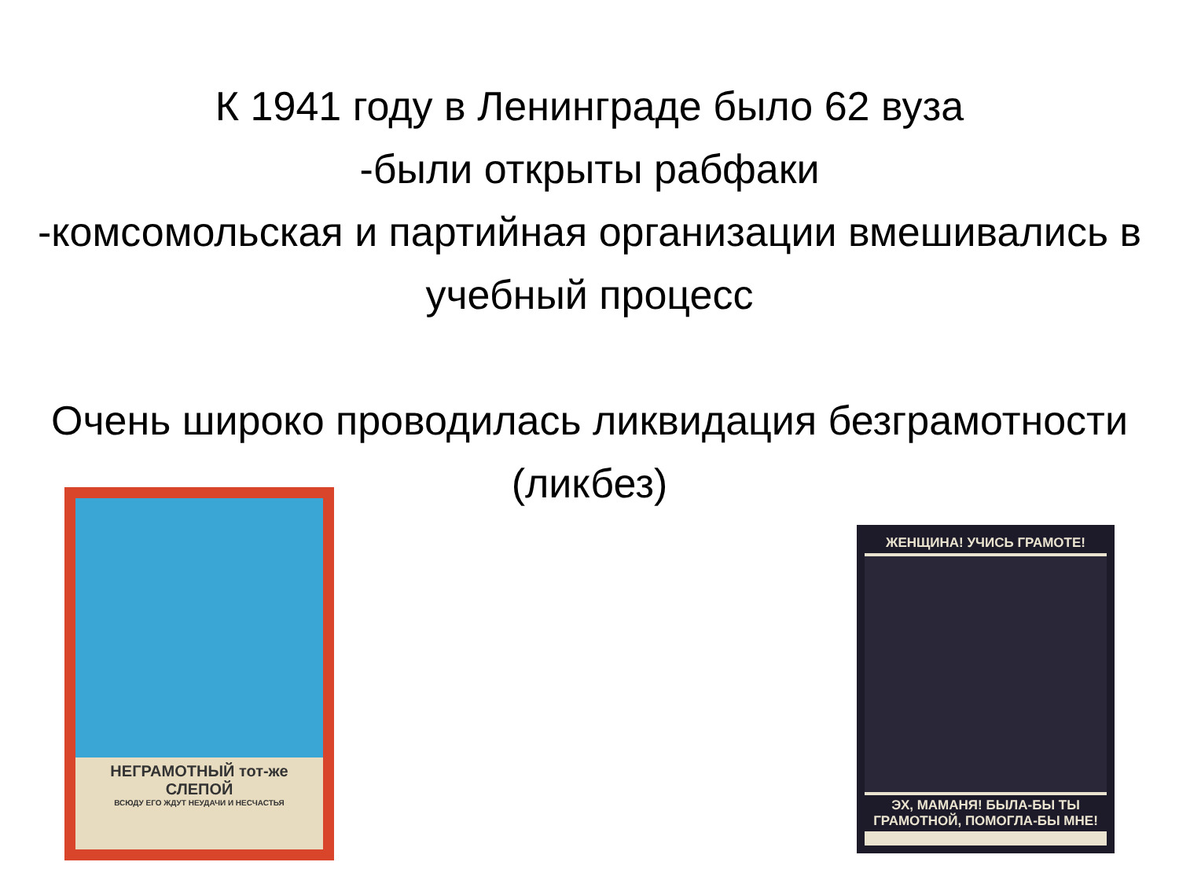К 1941 году в Ленинграде было 62 вуза
-были открыты рабфаки
-комсомольская и партийная организации вмешивались в учебный процесс
Очень широко проводилась ликвидация безграмотности (ликбез)
НЕГРАМОТНЫЙ тот-же СЛЕПОЙ
ВСЮДУ ЕГО ЖДУТ НЕУДАЧИ И НЕСЧАСТЬЯ
ЖЕНЩИНА! УЧИСЬ ГРАМОТЕ!
ЭХ, МАМАНЯ! БЫЛА-БЫ ТЫ ГРАМОТНОЙ, ПОМОГЛА-БЫ МНЕ!